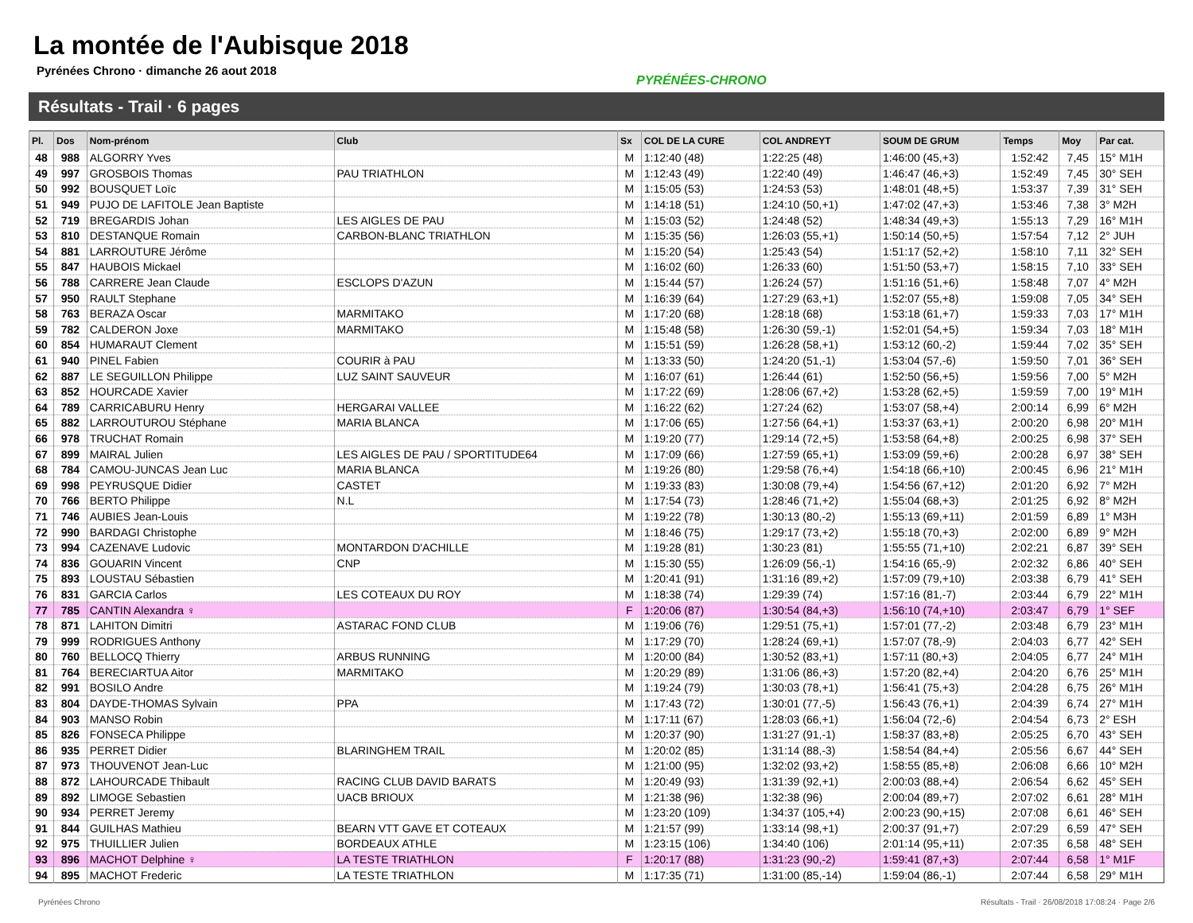La montée de l'Aubisque 2018
Pyrénées Chrono · dimanche 26 aout 2018
PYRÉNÉES-CHRONO
Résultats - Trail · 6 pages
| Pl. | Dos | Nom-prénom | Club | Sx | COL DE LA CURE | COL ANDREYT | SOUM DE GRUM | Temps | Moy | Par cat. |
| --- | --- | --- | --- | --- | --- | --- | --- | --- | --- | --- |
| 48 | 988 | ALGORRY Yves | | M | 1:12:40 (48) | 1:22:25 (48) | 1:46:00 (45,+3) | 1:52:42 | 7,45 | 15° M1H |
| 49 | 997 | GROSBOIS Thomas | PAU TRIATHLON | M | 1:12:43 (49) | 1:22:40 (49) | 1:46:47 (46,+3) | 1:52:49 | 7,45 | 30° SEH |
| 50 | 992 | BOUSQUET Loïc | | M | 1:15:05 (53) | 1:24:53 (53) | 1:48:01 (48,+5) | 1:53:37 | 7,39 | 31° SEH |
| 51 | 949 | PUJO DE LAFITOLE Jean Baptiste | | M | 1:14:18 (51) | 1:24:10 (50,+1) | 1:47:02 (47,+3) | 1:53:46 | 7,38 | 3° M2H |
| 52 | 719 | BREGARDIS Johan | LES AIGLES DE PAU | M | 1:15:03 (52) | 1:24:48 (52) | 1:48:34 (49,+3) | 1:55:13 | 7,29 | 16° M1H |
| 53 | 810 | DESTANQUE Romain | CARBON-BLANC TRIATHLON | M | 1:15:35 (56) | 1:26:03 (55,+1) | 1:50:14 (50,+5) | 1:57:54 | 7,12 | 2° JUH |
| 54 | 881 | LARROUTURE Jérôme | | M | 1:15:20 (54) | 1:25:43 (54) | 1:51:17 (52,+2) | 1:58:10 | 7,11 | 32° SEH |
| 55 | 847 | HAUBOIS Mickael | | M | 1:16:02 (60) | 1:26:33 (60) | 1:51:50 (53,+7) | 1:58:15 | 7,10 | 33° SEH |
| 56 | 788 | CARRERE Jean Claude | ESCLOPS D'AZUN | M | 1:15:44 (57) | 1:26:24 (57) | 1:51:16 (51,+6) | 1:58:48 | 7,07 | 4° M2H |
| 57 | 950 | RAULT Stephane | | M | 1:16:39 (64) | 1:27:29 (63,+1) | 1:52:07 (55,+8) | 1:59:08 | 7,05 | 34° SEH |
| 58 | 763 | BERAZA Oscar | MARMITAKO | M | 1:17:20 (68) | 1:28:18 (68) | 1:53:18 (61,+7) | 1:59:33 | 7,03 | 17° M1H |
| 59 | 782 | CALDERON Joxe | MARMITAKO | M | 1:15:48 (58) | 1:26:30 (59,-1) | 1:52:01 (54,+5) | 1:59:34 | 7,03 | 18° M1H |
| 60 | 854 | HUMARAUT Clement | | M | 1:15:51 (59) | 1:26:28 (58,+1) | 1:53:12 (60,-2) | 1:59:44 | 7,02 | 35° SEH |
| 61 | 940 | PINEL Fabien | COURIR à PAU | M | 1:13:33 (50) | 1:24:20 (51,-1) | 1:53:04 (57,-6) | 1:59:50 | 7,01 | 36° SEH |
| 62 | 887 | LE SEGUILLON Philippe | LUZ SAINT SAUVEUR | M | 1:16:07 (61) | 1:26:44 (61) | 1:52:50 (56,+5) | 1:59:56 | 7,00 | 5° M2H |
| 63 | 852 | HOURCADE Xavier | | M | 1:17:22 (69) | 1:28:06 (67,+2) | 1:53:28 (62,+5) | 1:59:59 | 7,00 | 19° M1H |
| 64 | 789 | CARRICABURU Henry | HERGARAI VALLEE | M | 1:16:22 (62) | 1:27:24 (62) | 1:53:07 (58,+4) | 2:00:14 | 6,99 | 6° M2H |
| 65 | 882 | LARROUTUROU Stéphane | MARIA BLANCA | M | 1:17:06 (65) | 1:27:56 (64,+1) | 1:53:37 (63,+1) | 2:00:20 | 6,98 | 20° M1H |
| 66 | 978 | TRUCHAT Romain | | M | 1:19:20 (77) | 1:29:14 (72,+5) | 1:53:58 (64,+8) | 2:00:25 | 6,98 | 37° SEH |
| 67 | 899 | MAIRAL Julien | LES AIGLES DE PAU / SPORTITUDE64 | M | 1:17:09 (66) | 1:27:59 (65,+1) | 1:53:09 (59,+6) | 2:00:28 | 6,97 | 38° SEH |
| 68 | 784 | CAMOU-JUNCAS Jean Luc | MARIA BLANCA | M | 1:19:26 (80) | 1:29:58 (76,+4) | 1:54:18 (66,+10) | 2:00:45 | 6,96 | 21° M1H |
| 69 | 998 | PEYRUSQUE Didier | CASTET | M | 1:19:33 (83) | 1:30:08 (79,+4) | 1:54:56 (67,+12) | 2:01:20 | 6,92 | 7° M2H |
| 70 | 766 | BERTO Philippe | N.L | M | 1:17:54 (73) | 1:28:46 (71,+2) | 1:55:04 (68,+3) | 2:01:25 | 6,92 | 8° M2H |
| 71 | 746 | AUBIES Jean-Louis | | M | 1:19:22 (78) | 1:30:13 (80,-2) | 1:55:13 (69,+11) | 2:01:59 | 6,89 | 1° M3H |
| 72 | 990 | BARDAGI Christophe | | M | 1:18:46 (75) | 1:29:17 (73,+2) | 1:55:18 (70,+3) | 2:02:00 | 6,89 | 9° M2H |
| 73 | 994 | CAZENAVE Ludovic | MONTARDON D'ACHILLE | M | 1:19:28 (81) | 1:30:23 (81) | 1:55:55 (71,+10) | 2:02:21 | 6,87 | 39° SEH |
| 74 | 836 | GOUARIN Vincent | CNP | M | 1:15:30 (55) | 1:26:09 (56,-1) | 1:54:16 (65,-9) | 2:02:32 | 6,86 | 40° SEH |
| 75 | 893 | LOUSTAU Sébastien | | M | 1:20:41 (91) | 1:31:16 (89,+2) | 1:57:09 (79,+10) | 2:03:38 | 6,79 | 41° SEH |
| 76 | 831 | GARCIA Carlos | LES COTEAUX DU ROY | M | 1:18:38 (74) | 1:29:39 (74) | 1:57:16 (81,-7) | 2:03:44 | 6,79 | 22° M1H |
| 77 | 785 | CANTIN Alexandra ♀ | | F | 1:20:06 (87) | 1:30:54 (84,+3) | 1:56:10 (74,+10) | 2:03:47 | 6,79 | 1° SEF |
| 78 | 871 | LAHITON Dimitri | ASTARAC FOND CLUB | M | 1:19:06 (76) | 1:29:51 (75,+1) | 1:57:01 (77,-2) | 2:03:48 | 6,79 | 23° M1H |
| 79 | 999 | RODRIGUES Anthony | | M | 1:17:29 (70) | 1:28:24 (69,+1) | 1:57:07 (78,-9) | 2:04:03 | 6,77 | 42° SEH |
| 80 | 760 | BELLOCQ Thierry | ARBUS RUNNING | M | 1:20:00 (84) | 1:30:52 (83,+1) | 1:57:11 (80,+3) | 2:04:05 | 6,77 | 24° M1H |
| 81 | 764 | BERECIARTUA Aitor | MARMITAKO | M | 1:20:29 (89) | 1:31:06 (86,+3) | 1:57:20 (82,+4) | 2:04:20 | 6,76 | 25° M1H |
| 82 | 991 | BOSILO Andre | | M | 1:19:24 (79) | 1:30:03 (78,+1) | 1:56:41 (75,+3) | 2:04:28 | 6,75 | 26° M1H |
| 83 | 804 | DAYDE-THOMAS Sylvain | PPA | M | 1:17:43 (72) | 1:30:01 (77,-5) | 1:56:43 (76,+1) | 2:04:39 | 6,74 | 27° M1H |
| 84 | 903 | MANSO Robin | | M | 1:17:11 (67) | 1:28:03 (66,+1) | 1:56:04 (72,-6) | 2:04:54 | 6,73 | 2° ESH |
| 85 | 826 | FONSECA Philippe | | M | 1:20:37 (90) | 1:31:27 (91,-1) | 1:58:37 (83,+8) | 2:05:25 | 6,70 | 43° SEH |
| 86 | 935 | PERRET Didier | BLARINGHEM TRAIL | M | 1:20:02 (85) | 1:31:14 (88,-3) | 1:58:54 (84,+4) | 2:05:56 | 6,67 | 44° SEH |
| 87 | 973 | THOUVENOT Jean-Luc | | M | 1:21:00 (95) | 1:32:02 (93,+2) | 1:58:55 (85,+8) | 2:06:08 | 6,66 | 10° M2H |
| 88 | 872 | LAHOURCADE Thibault | RACING CLUB DAVID BARATS | M | 1:20:49 (93) | 1:31:39 (92,+1) | 2:00:03 (88,+4) | 2:06:54 | 6,62 | 45° SEH |
| 89 | 892 | LIMOGE Sebastien | UACB BRIOUX | M | 1:21:38 (96) | 1:32:38 (96) | 2:00:04 (89,+7) | 2:07:02 | 6,61 | 28° M1H |
| 90 | 934 | PERRET Jeremy | | M | 1:23:20 (109) | 1:34:37 (105,+4) | 2:00:23 (90,+15) | 2:07:08 | 6,61 | 46° SEH |
| 91 | 844 | GUILHAS Mathieu | BEARN VTT GAVE ET COTEAUX | M | 1:21:57 (99) | 1:33:14 (98,+1) | 2:00:37 (91,+7) | 2:07:29 | 6,59 | 47° SEH |
| 92 | 975 | THUILLIER Julien | BORDEAUX ATHLE | M | 1:23:15 (106) | 1:34:40 (106) | 2:01:14 (95,+11) | 2:07:35 | 6,58 | 48° SEH |
| 93 | 896 | MACHOT Delphine ♀ | LA TESTE TRIATHLON | F | 1:20:17 (88) | 1:31:23 (90,-2) | 1:59:41 (87,+3) | 2:07:44 | 6,58 | 1° M1F |
| 94 | 895 | MACHOT Frederic | LA TESTE TRIATHLON | M | 1:17:35 (71) | 1:31:00 (85,-14) | 1:59:04 (86,-1) | 2:07:44 | 6,58 | 29° M1H |
Pyrénées Chrono Résultats - Trail · 26/08/2018 17:08:24 · Page 2/6